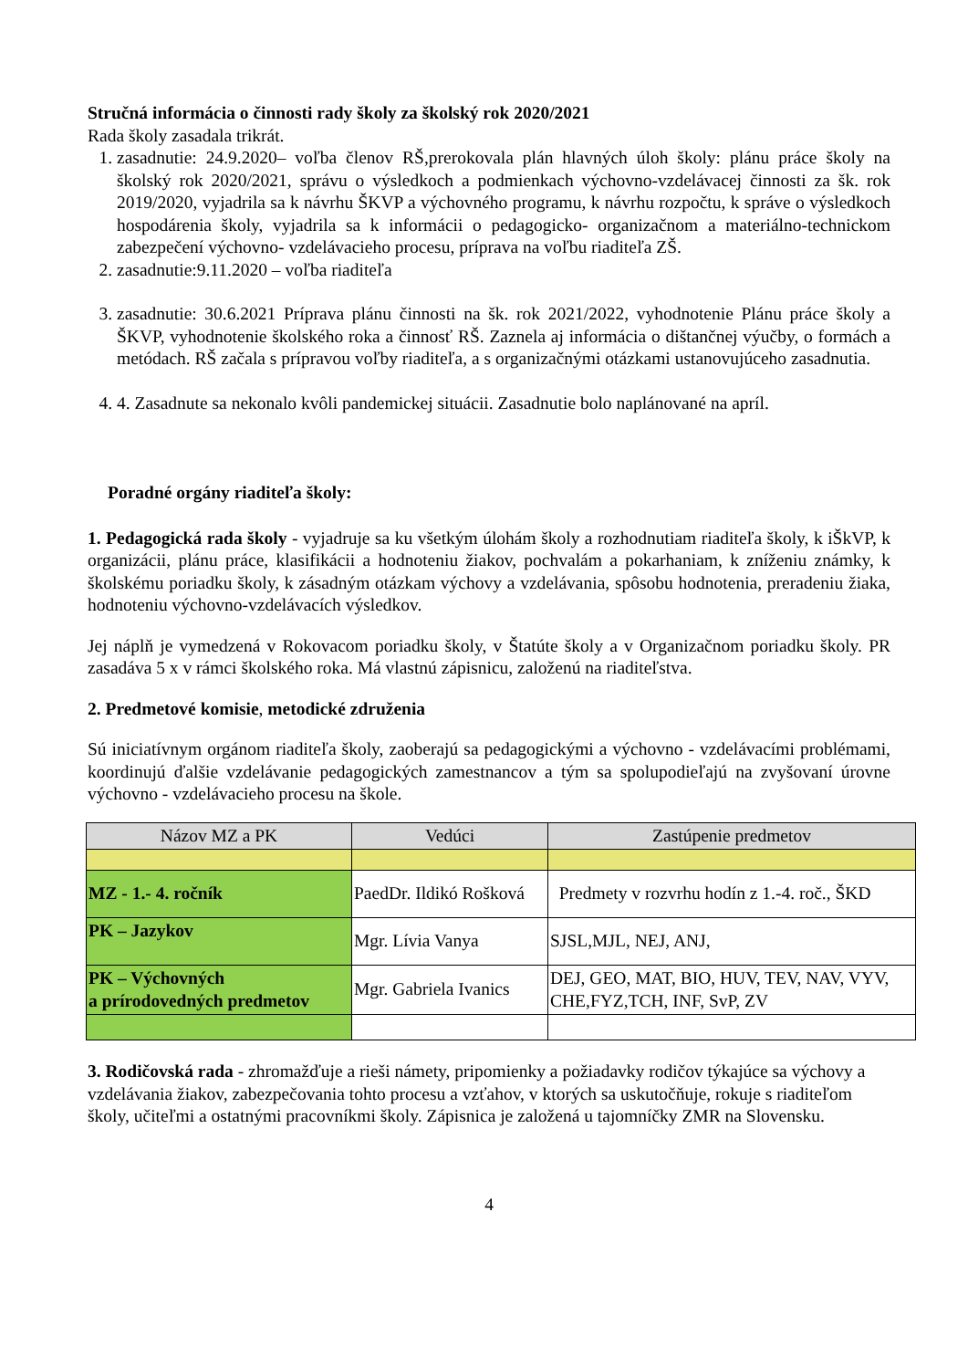Stručná informácia o činnosti rady školy za školský rok 2020/2021
Rada školy zasadala trikrát.
1. zasadnutie: 24.9.2020– voľba členov RŠ,prerokovala plán hlavných úloh školy: plánu práce školy na školský rok 2020/2021, správu o výsledkoch a podmienkach výchovno-vzdelávacej činnosti za šk. rok 2019/2020, vyjadrila sa k návrhu ŠKVP a výchovného programu, k návrhu rozpočtu, k správe o výsledkoch hospodárenia školy, vyjadrila sa k informácii o pedagogicko- organizačnom a materiálno-technickom zabezpečení výchovno- vzdelávacieho procesu, príprava na voľbu riaditeľa ZŠ.
2. zasadnutie:9.11.2020 – voľba riaditeľa
3. zasadnutie: 30.6.2021 Príprava plánu činnosti na šk. rok 2021/2022, vyhodnotenie Plánu práce školy a ŠKVP, vyhodnotenie školského roka a činnosť RŠ. Zaznela aj informácia o dištančnej výučby, o formách a metódach. RŠ začala s prípravou voľby riaditeľa, a s organizačnými otázkami ustanovujúceho zasadnutia.
4. 4. Zasadnute sa nekonalo kvôli pandemickej situácii. Zasadnutie bolo naplánované na apríl.
Poradné orgány riaditeľa školy:
1. Pedagogická rada školy - vyjadruje sa ku všetkým úlohám školy a rozhodnutiam riaditeľa školy, k iŠkVP, k organizácii, plánu práce, klasifikácii a hodnoteniu žiakov, pochvalám a pokarhaniam, k zníženiu známky, k školskému poriadku školy, k zásadným otázkam výchovy a vzdelávania, spôsobu hodnotenia, preradeniu žiaka, hodnoteniu výchovno-vzdelávacích výsledkov.
Jej náplň je vymedzená v Rokovacom poriadku školy, v Štatúte školy a v Organizačnom poriadku školy. PR zasadáva 5 x v rámci školského roka. Má vlastnú zápisnicu, založenú na riaditeľstva.
2. Predmetové komisie, metodické združenia
Sú iniciatívnym orgánom riaditeľa školy, zaoberajú sa pedagogickými a výchovno - vzdelávacími problémami, koordinujú ďalšie vzdelávanie pedagogických zamestnancov a tým sa spolupodieľajú na zvyšovaní úrovne výchovno - vzdelávacieho procesu na škole.
| Názov MZ a PK | Vedúci | Zastúpenie predmetov |
| --- | --- | --- |
| MZ - 1.- 4. ročník | PaedDr. Ildikó Rošková | Predmety v rozvrhu hodín z 1.-4. roč., ŠKD |
| PK – Jazykov | Mgr. Lívia Vanya | SJSL,MJL, NEJ, ANJ, |
| PK – Výchovných a prírodovedných predmetov | Mgr. Gabriela Ivanics | DEJ, GEO, MAT, BIO, HUV, TEV, NAV, VYV, CHE,FYZ,TCH, INF, SvP, ZV |
3. Rodičovská rada - zhromažďuje a rieši námety, pripomienky a požiadavky rodičov týkajúce sa výchovy a vzdelávania žiakov, zabezpečovania tohto procesu a vzťahov, v ktorých sa uskutočňuje, rokuje s riaditeľom školy, učiteľmi a ostatnými pracovníkmi školy. Zápisnica je založená u tajomníčky ZMR na Slovensku.
4